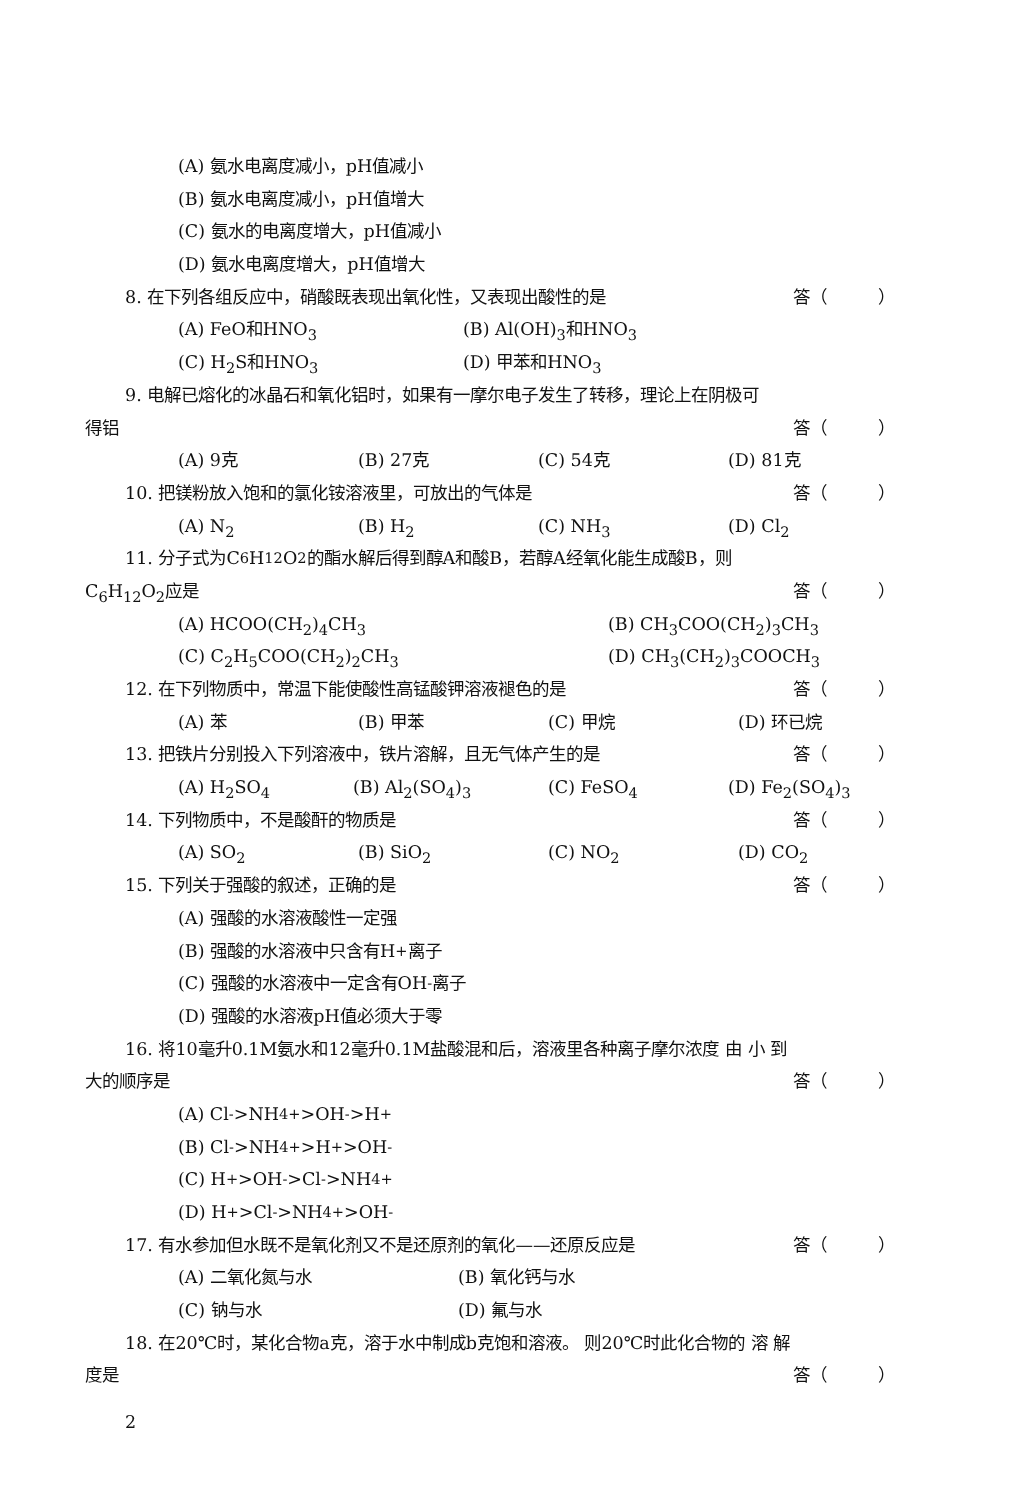(A) 氨水电离度减小，pH值减小
(B) 氨水电离度减小，pH值增大
(C) 氨水的电离度增大，pH值减小
(D) 氨水电离度增大，pH值增大
8. 在下列各组反应中，硝酸既表现出氧化性，又表现出酸性的是 答（　　　）
(A) FeO和HNO<sub>3</sub> (B) Al(OH)<sub>3</sub>和HNO<sub>3</sub>
(C) H<sub>2</sub>S和HNO<sub>3</sub> (D) 甲苯和HNO<sub>3</sub>
9. 电解已熔化的冰晶石和氧化铝时，如果有一摩尔电子发生了转移，理论上在阴极可
得铝 答（　　　）
(A) 9克 (B) 27克 (C) 54克 (D) 81克
10. 把镁粉放入饱和的氯化铵溶液里，可放出的气体是 答（　　　）
(A) N<sub>2</sub> (B) H<sub>2</sub> (C) NH<sub>3</sub> (D) Cl<sub>2</sub>
11. 分子式为C<sub>6</sub>H<sub>12</sub>O<sub>2</sub>的酯水解后得到醇A和酸B，若醇A经氧化能生成酸B，则
C<sub>6</sub>H<sub>12</sub>O<sub>2</sub>应是 答（　　　）
(A) HCOO(CH<sub>2</sub>)<sub>4</sub>CH<sub>3</sub> (B) CH<sub>3</sub>COO(CH<sub>2</sub>)<sub>3</sub>CH<sub>3</sub>
(C) C<sub>2</sub>H<sub>5</sub>COO(CH<sub>2</sub>)<sub>2</sub>CH<sub>3</sub> (D) CH<sub>3</sub>(CH<sub>2</sub>)<sub>3</sub>COOCH<sub>3</sub>
12. 在下列物质中，常温下能使酸性高锰酸钾溶液褪色的是 答（　　　）
(A) 苯 (B) 甲苯 (C) 甲烷 (D) 环已烷
13. 把铁片分别投入下列溶液中，铁片溶解，且无气体产生的是 答（　　　）
(A) H<sub>2</sub>SO<sub>4</sub> (B) Al<sub>2</sub>(SO<sub>4</sub>)<sub>3</sub> (C) FeSO<sub>4</sub> (D) Fe<sub>2</sub>(SO<sub>4</sub>)<sub>3</sub>
14. 下列物质中，不是酸酐的物质是 答（　　　）
(A) SO<sub>2</sub> (B) SiO<sub>2</sub> (C) NO<sub>2</sub> (D) CO<sub>2</sub>
15. 下列关于强酸的叙述，正确的是 答（　　　）
(A) 强酸的水溶液酸性一定强
(B) 强酸的水溶液中只含有H<sup>+</sup>离子
(C) 强酸的水溶液中一定含有OH<sup>-</sup>离子
(D) 强酸的水溶液pH值必须大于零
16. 将10毫升0.1M氨水和12毫升0.1M盐酸混和后，溶液里各种离子摩尔浓度 由 小 到
大的顺序是 答（　　　）
(A) Cl<sup>-</sup>>NH<sub>4</sub><sup>+</sup>>OH<sup>-</sup>>H<sup>+</sup>
(B) Cl<sup>-</sup>>NH<sub>4</sub><sup>+</sup>>H<sup>+</sup>>OH<sup>-</sup>
(C) H<sup>+</sup>>OH<sup>-</sup>>Cl<sup>-</sup>>NH<sub>4</sub><sup>+</sup>
(D) H<sup>+</sup>>Cl<sup>-</sup>>NH<sub>4</sub><sup>+</sup>>OH<sup>-</sup>
17. 有水参加但水既不是氧化剂又不是还原剂的氧化——还原反应是 答（　　　）
(A) 二氧化氮与水 (B) 氧化钙与水
(C) 钠与水 (D) 氟与水
18. 在20℃时，某化合物a克，溶于水中制成b克饱和溶液。 则20℃时此化合物的 溶 解
度是 答（　　　）
2